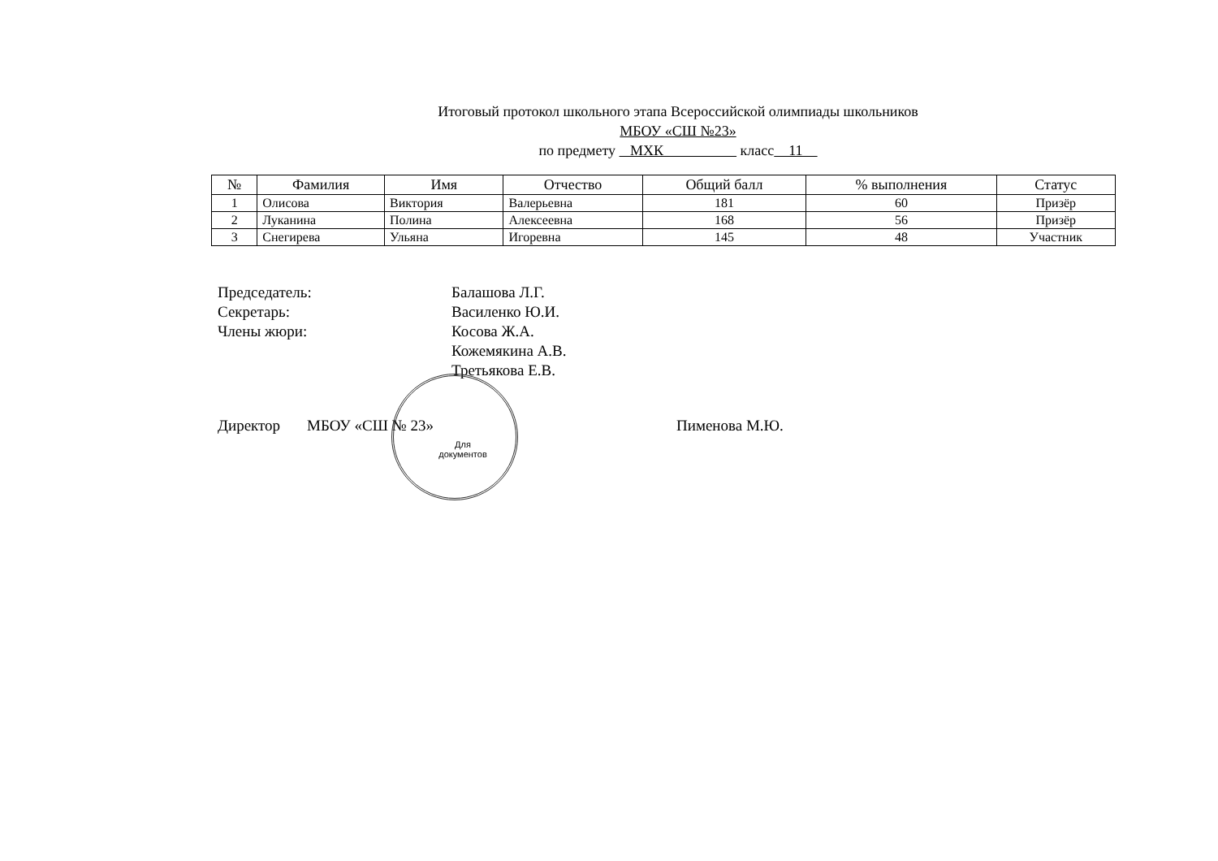Итоговый протокол школьного этапа Всероссийской олимпиады школьников
МБОУ «СШ №23»
по предмету МХК класс 11
| № | Фамилия | Имя | Отчество | Общий балл | % выполнения | Статус |
| --- | --- | --- | --- | --- | --- | --- |
| 1 | Олисова | Виктория | Валерьевна | 181 | 60 | Призёр |
| 2 | Луканина | Полина | Алексеевна | 168 | 56 | Призёр |
| 3 | Снегирева | Ульяна | Игоревна | 145 | 48 | Участник |
Председатель: Балашова Л.Г.
Секретарь: Василенко Ю.И.
Члены жюри: Косова Ж.А.
Кожемякина А.В.
Третьякова Е.В.
Директор МБОУ «СШ № 23» Пименова М.Ю.
Для документов